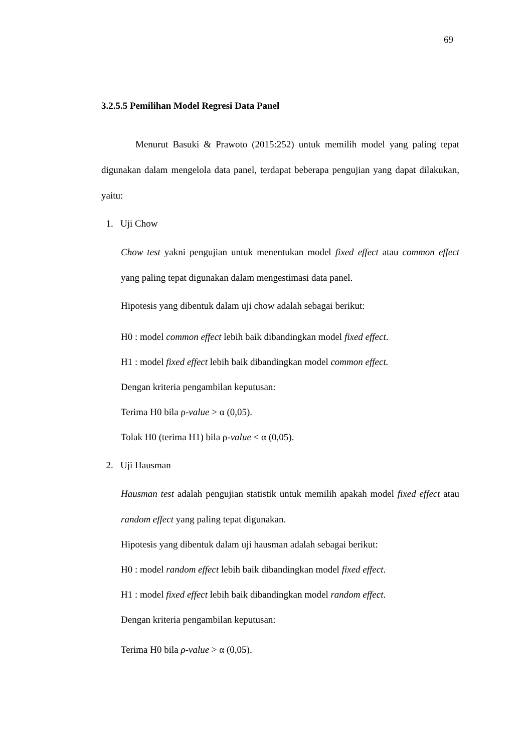69
3.2.5.5 Pemilihan Model Regresi Data Panel
Menurut Basuki & Prawoto (2015:252) untuk memilih model yang paling tepat digunakan dalam mengelola data panel, terdapat beberapa pengujian yang dapat dilakukan, yaitu:
1. Uji Chow
Chow test yakni pengujian untuk menentukan model fixed effect atau common effect yang paling tepat digunakan dalam mengestimasi data panel.
Hipotesis yang dibentuk dalam uji chow adalah sebagai berikut:
H0 : model common effect lebih baik dibandingkan model fixed effect.
H1 : model fixed effect lebih baik dibandingkan model common effect.
Dengan kriteria pengambilan keputusan:
Terima H0 bila ρ-value > α (0,05).
Tolak H0 (terima H1) bila ρ-value < α (0,05).
2. Uji Hausman
Hausman test adalah pengujian statistik untuk memilih apakah model fixed effect atau random effect yang paling tepat digunakan.
Hipotesis yang dibentuk dalam uji hausman adalah sebagai berikut:
H0 : model random effect lebih baik dibandingkan model fixed effect.
H1 : model fixed effect lebih baik dibandingkan model random effect.
Dengan kriteria pengambilan keputusan:
Terima H0 bila ρ-value > α (0,05).